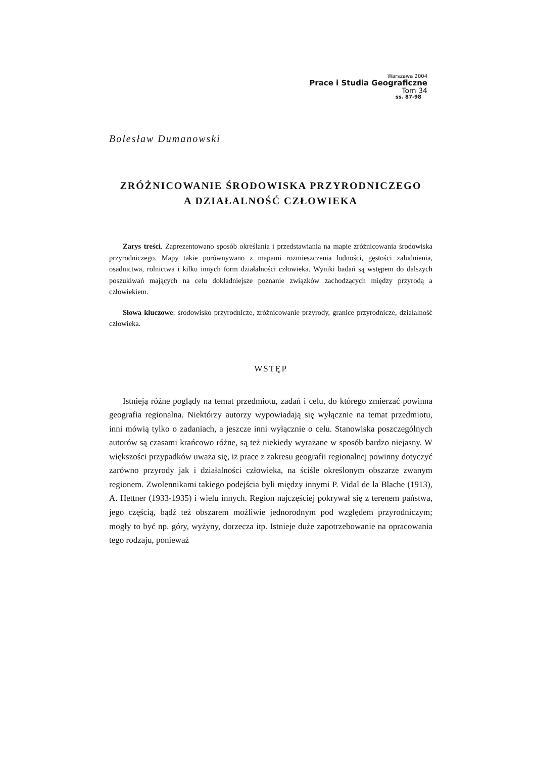Warszawa 2004
Prace i Studia Geograficzne
Tom 34
ss. 87-98
Bolesław Dumanowski
ZRÓŻNICOWANIE ŚRODOWISKA PRZYRODNICZEGO
A DZIAŁALNOŚĆ CZŁOWIEKA
Zarys treści. Zaprezentowano sposób określania i przedstawiania na mapie zróżnicowania środowiska przyrodniczego. Mapy takie porównywano z mapami rozmieszczenia ludności, gęstości zaludnienia, osadnictwa, rolnictwa i kilku innych form działalności człowieka. Wyniki badań są wstępem do dalszych poszukiwań mających na celu dokładniejsze poznanie związków zachodzących między przyrodą a człowiekiem.
Słowa kluczowe: środowisko przyrodnicze, zróżnicowanie przyrody, granice przyrodnicze, działalność człowieka.
WSTĘP
Istnieją różne poglądy na temat przedmiotu, zadań i celu, do którego zmierzać powinna geografia regionalna. Niektórzy autorzy wypowiadają się wyłącznie na temat przedmiotu, inni mówią tylko o zadaniach, a jeszcze inni wyłącznie o celu. Stanowiska poszczególnych autorów są czasami krańcowo różne, są też niekiedy wyrażane w sposób bardzo niejasny. W większości przypadków uważa się, iż prace z zakresu geografii regionalnej powinny dotyczyć zarówno przyrody jak i działalności człowieka, na ściśle określonym obszarze zwanym regionem. Zwolennikami takiego podejścia byli między innymi P. Vidal de la Blache (1913), A. Hettner (1933-1935) i wielu innych. Region najczęściej pokrywał się z terenem państwa, jego częścią, bądź też obszarem możliwie jednorodnym pod względem przyrodniczym; mogły to być np. góry, wyżyny, dorzecza itp. Istnieje duże zapotrzebowanie na opracowania tego rodzaju, ponieważ